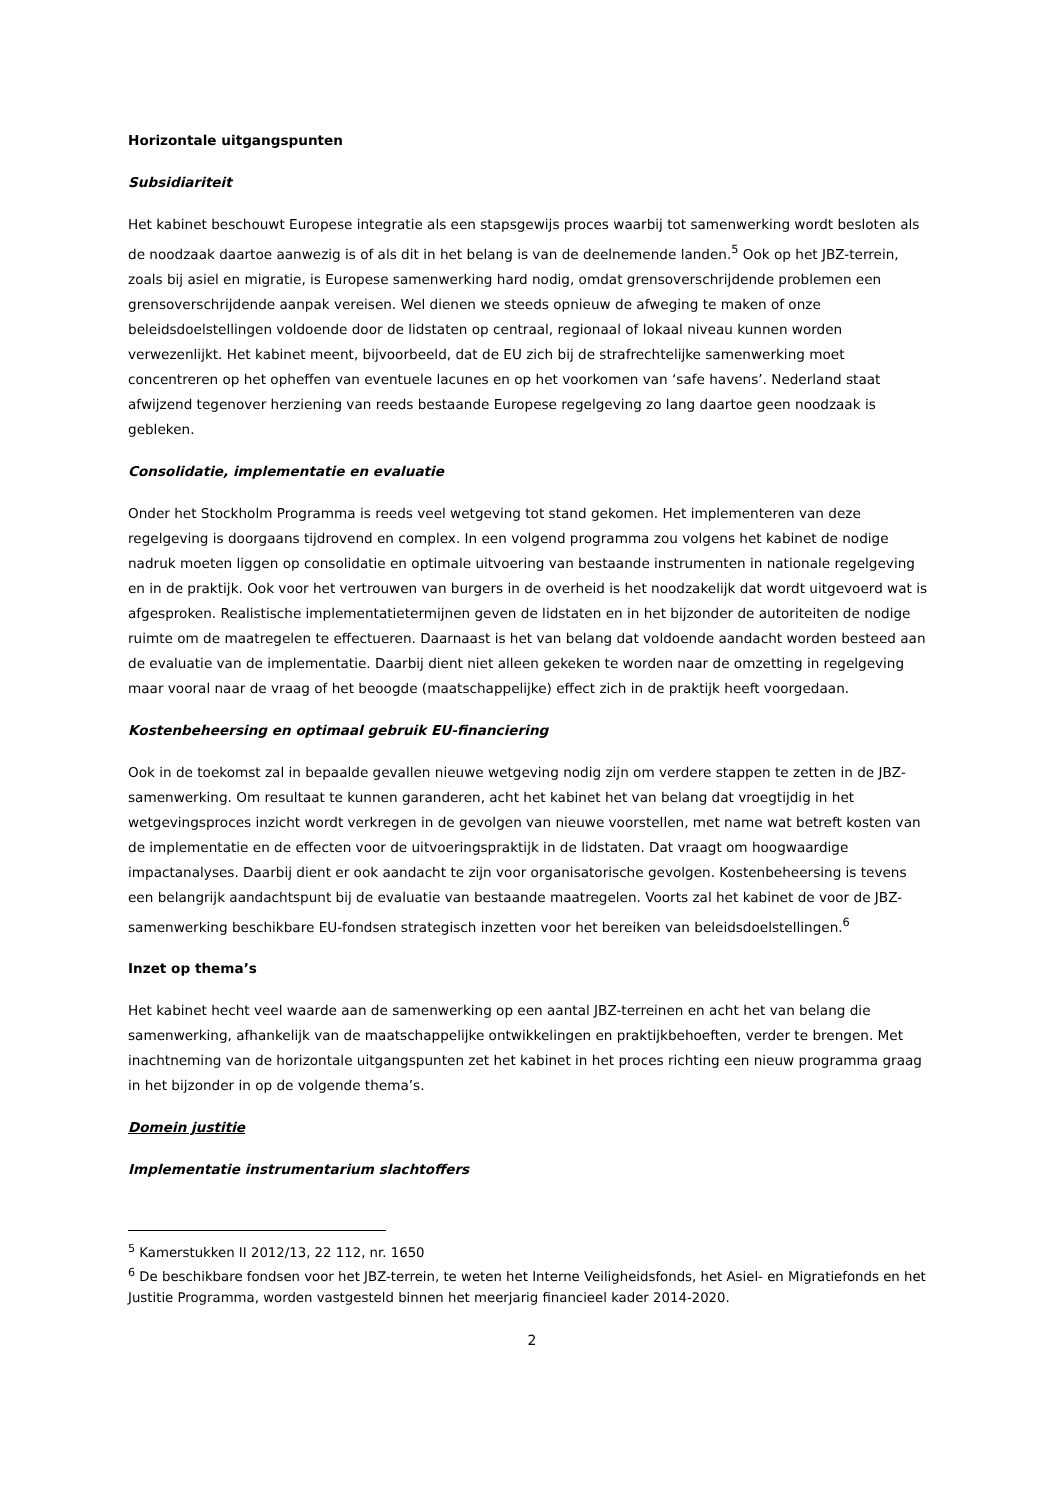Horizontale uitgangspunten
Subsidiariteit
Het kabinet beschouwt Europese integratie als een stapsgewijs proces waarbij tot samenwerking wordt besloten als de noodzaak daartoe aanwezig is of als dit in het belang is van de deelnemende landen.<sup>5</sup> Ook op het JBZ-terrein, zoals bij asiel en migratie, is Europese samenwerking hard nodig, omdat grensoverschrijdende problemen een grensoverschrijdende aanpak vereisen. Wel dienen we steeds opnieuw de afweging te maken of onze beleidsdoelstellingen voldoende door de lidstaten op centraal, regionaal of lokaal niveau kunnen worden verwezenlijkt. Het kabinet meent, bijvoorbeeld, dat de EU zich bij de strafrechtelijke samenwerking moet concentreren op het opheffen van eventuele lacunes en op het voorkomen van ‘safe havens’. Nederland staat afwijzend tegenover herziening van reeds bestaande Europese regelgeving zo lang daartoe geen noodzaak is gebleken.
Consolidatie, implementatie en evaluatie
Onder het Stockholm Programma is reeds veel wetgeving tot stand gekomen. Het implementeren van deze regelgeving is doorgaans tijdrovend en complex. In een volgend programma zou volgens het kabinet de nodige nadruk moeten liggen op consolidatie en optimale uitvoering van bestaande instrumenten in nationale regelgeving en in de praktijk. Ook voor het vertrouwen van burgers in de overheid is het noodzakelijk dat wordt uitgevoerd wat is afgesproken. Realistische implementatietermijnen geven de lidstaten en in het bijzonder de autoriteiten de nodige ruimte om de maatregelen te effectueren. Daarnaast is het van belang dat voldoende aandacht worden besteed aan de evaluatie van de implementatie. Daarbij dient niet alleen gekeken te worden naar de omzetting in regelgeving maar vooral naar de vraag of het beoogde (maatschappelijke) effect zich in de praktijk heeft voorgedaan.
Kostenbeheersing en optimaal gebruik EU-financiering
Ook in de toekomst zal in bepaalde gevallen nieuwe wetgeving nodig zijn om verdere stappen te zetten in de JBZ-samenwerking. Om resultaat te kunnen garanderen, acht het kabinet het van belang dat vroegtijdig in het wetgevingsproces inzicht wordt verkregen in de gevolgen van nieuwe voorstellen, met name wat betreft kosten van de implementatie en de effecten voor de uitvoeringspraktijk in de lidstaten. Dat vraagt om hoogwaardige impactanalyses. Daarbij dient er ook aandacht te zijn voor organisatorische gevolgen. Kostenbeheersing is tevens een belangrijk aandachtspunt bij de evaluatie van bestaande maatregelen. Voorts zal het kabinet de voor de JBZ-samenwerking beschikbare EU-fondsen strategisch inzetten voor het bereiken van beleidsdoelstellingen.<sup>6</sup>
Inzet op thema’s
Het kabinet hecht veel waarde aan de samenwerking op een aantal JBZ-terreinen en acht het van belang die samenwerking, afhankelijk van de maatschappelijke ontwikkelingen en praktijkbehoeften, verder te brengen. Met inachtneming van de horizontale uitgangspunten zet het kabinet in het proces richting een nieuw programma graag in het bijzonder in op de volgende thema’s.
Domein justitie
Implementatie instrumentarium slachtoffers
<sup>5</sup> Kamerstukken II 2012/13, 22 112, nr. 1650
<sup>6</sup> De beschikbare fondsen voor het JBZ-terrein, te weten het Interne Veiligheidsfonds, het Asiel- en Migratiefonds en het Justitie Programma, worden vastgesteld binnen het meerjarig financieel kader 2014-2020.
2